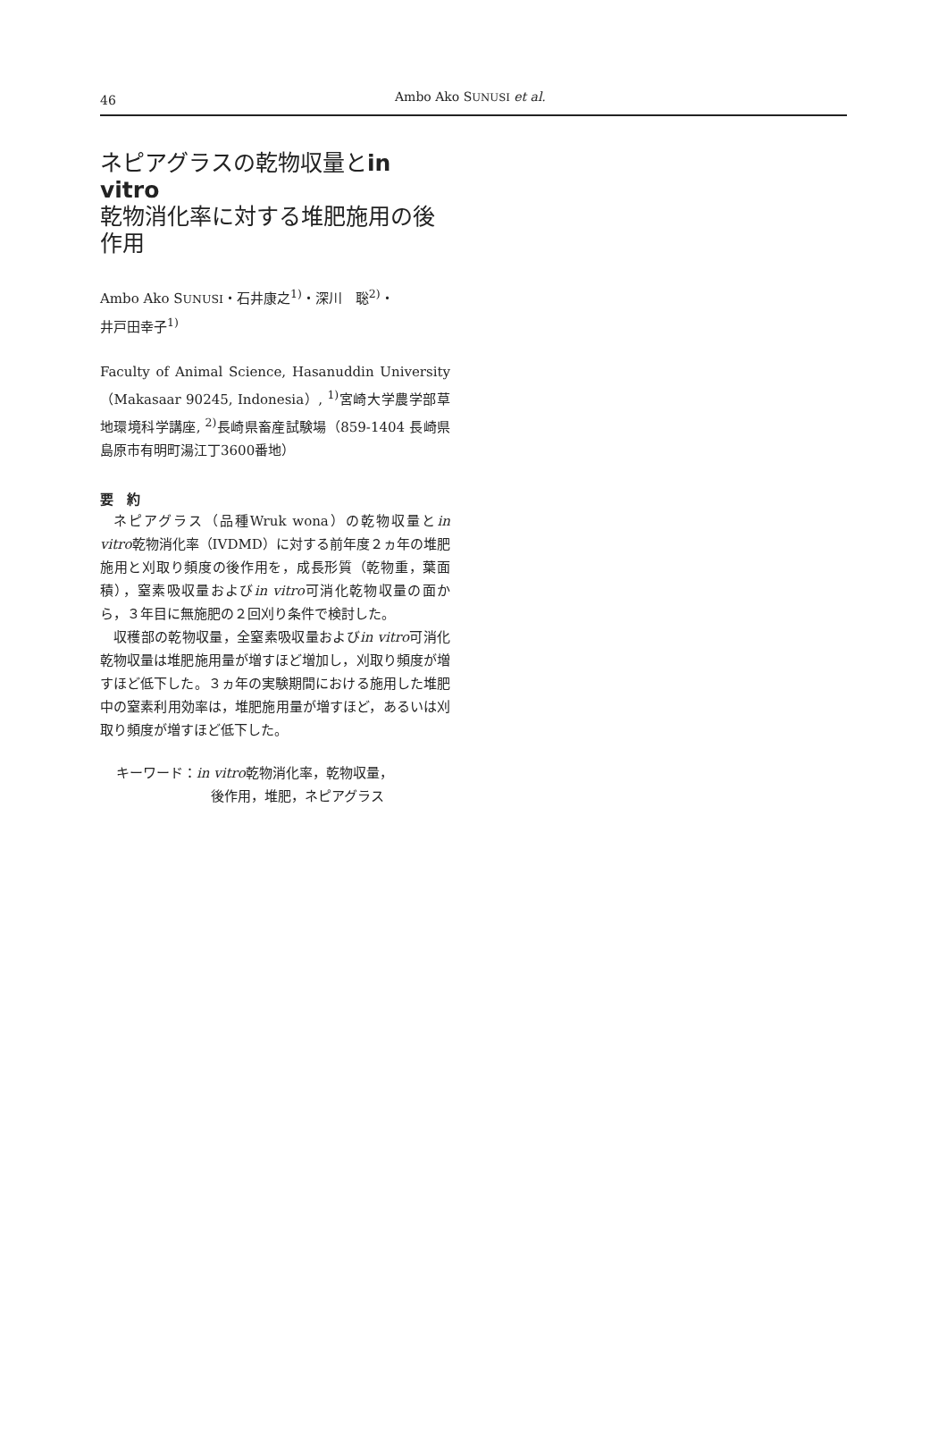46 Ambo Ako SUNUSI et al.
ネピアグラスの乾物収量とin vitro
乾物消化率に対する堆肥施用の後
作用
Ambo Ako SUNUSI・石井康之<sup>1)</sup>・深川　聡<sup>2)</sup>・
井戸田幸子<sup>1)</sup>
Faculty of Animal Science, Hasanuddin University（Makasaar 90245, Indonesia）, <sup>1)</sup>宮崎大学農学部草地環境科学講座, <sup>2)</sup>長崎県畜産試験場（859-1404 長崎県島原市有明町湯江丁3600番地）
要　約
ネピアグラス（品種Wruk wona）の乾物収量とin vitro乾物消化率（IVDMD）に対する前年度２ヵ年の堆肥施用と刈取り頻度の後作用を，成長形質（乾物重，葉面積），窒素吸収量およびin vitro可消化乾物収量の面から，３年目に無施肥の２回刈り条件で検討した。
収穫部の乾物収量，全窒素吸収量およびin vitro可消化乾物収量は堆肥施用量が増すほど増加し，刈取り頻度が増すほど低下した。３ヵ年の実験期間における施用した堆肥中の窒素利用効率は，堆肥施用量が増すほど，あるいは刈取り頻度が増すほど低下した。
キーワード：in vitro乾物消化率，乾物収量，
後作用，堆肥，ネピアグラス